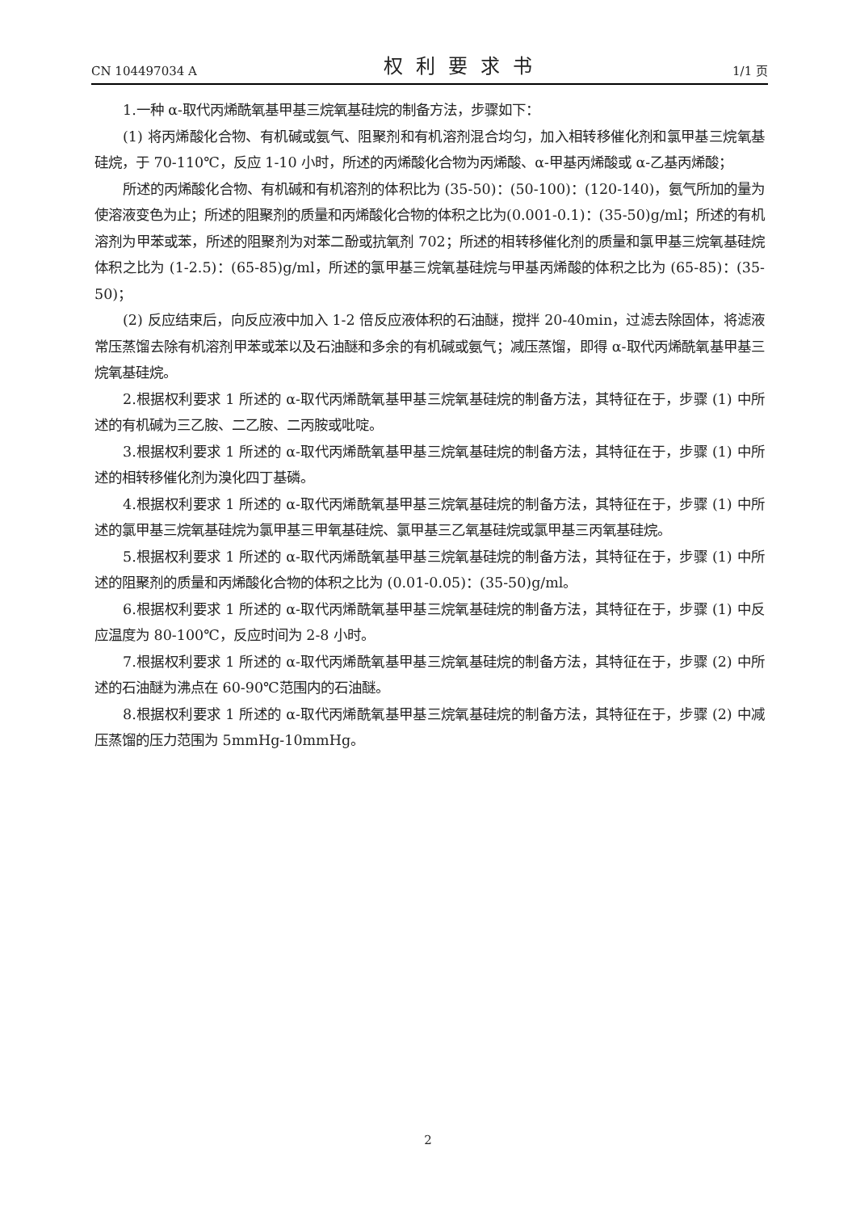CN 104497034 A 权利要求书 1/1 页
1.一种 α-取代丙烯酰氧基甲基三烷氧基硅烷的制备方法，步骤如下：
(1) 将丙烯酸化合物、有机碱或氨气、阻聚剂和有机溶剂混合均匀，加入相转移催化剂和氯甲基三烷氧基硅烷，于 70-110℃，反应 1-10 小时，所述的丙烯酸化合物为丙烯酸、α-甲基丙烯酸或 α-乙基丙烯酸；
所述的丙烯酸化合物、有机碱和有机溶剂的体积比为 (35-50)：(50-100)：(120-140)，氨气所加的量为使溶液变色为止；所述的阻聚剂的质量和丙烯酸化合物的体积之比为(0.001-0.1)：(35-50)g/ml；所述的有机溶剂为甲苯或苯，所述的阻聚剂为对苯二酚或抗氧剂 702；所述的相转移催化剂的质量和氯甲基三烷氧基硅烷体积之比为 (1-2.5)：(65-85)g/ml，所述的氯甲基三烷氧基硅烷与甲基丙烯酸的体积之比为 (65-85)：(35-50)；
(2) 反应结束后，向反应液中加入 1-2 倍反应液体积的石油醚，搅拌 20-40min，过滤去除固体，将滤液常压蒸馏去除有机溶剂甲苯或苯以及石油醚和多余的有机碱或氨气；减压蒸馏，即得 α-取代丙烯酰氧基甲基三烷氧基硅烷。
2.根据权利要求 1 所述的 α-取代丙烯酰氧基甲基三烷氧基硅烷的制备方法，其特征在于，步骤 (1) 中所述的有机碱为三乙胺、二乙胺、二丙胺或吡啶。
3.根据权利要求 1 所述的 α-取代丙烯酰氧基甲基三烷氧基硅烷的制备方法，其特征在于，步骤 (1) 中所述的相转移催化剂为溴化四丁基磷。
4.根据权利要求 1 所述的 α-取代丙烯酰氧基甲基三烷氧基硅烷的制备方法，其特征在于，步骤 (1) 中所述的氯甲基三烷氧基硅烷为氯甲基三甲氧基硅烷、氯甲基三乙氧基硅烷或氯甲基三丙氧基硅烷。
5.根据权利要求 1 所述的 α-取代丙烯酰氧基甲基三烷氧基硅烷的制备方法，其特征在于，步骤 (1) 中所述的阻聚剂的质量和丙烯酸化合物的体积之比为 (0.01-0.05)：(35-50)g/ml。
6.根据权利要求 1 所述的 α-取代丙烯酰氧基甲基三烷氧基硅烷的制备方法，其特征在于，步骤 (1) 中反应温度为 80-100℃，反应时间为 2-8 小时。
7.根据权利要求 1 所述的 α-取代丙烯酰氧基甲基三烷氧基硅烷的制备方法，其特征在于，步骤 (2) 中所述的石油醚为沸点在 60-90℃范围内的石油醚。
8.根据权利要求 1 所述的 α-取代丙烯酰氧基甲基三烷氧基硅烷的制备方法，其特征在于，步骤 (2) 中减压蒸馏的压力范围为 5mmHg-10mmHg。
2